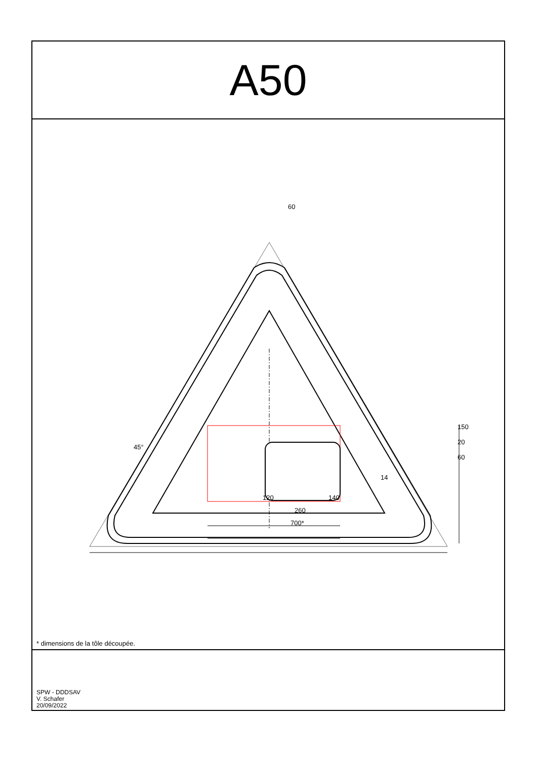A50
120 140
260
700*
60
45°
150
20
60
14
* dimensions de la tôle découpée.
SPW - DDDSAV
V. Schafer
20/09/2022